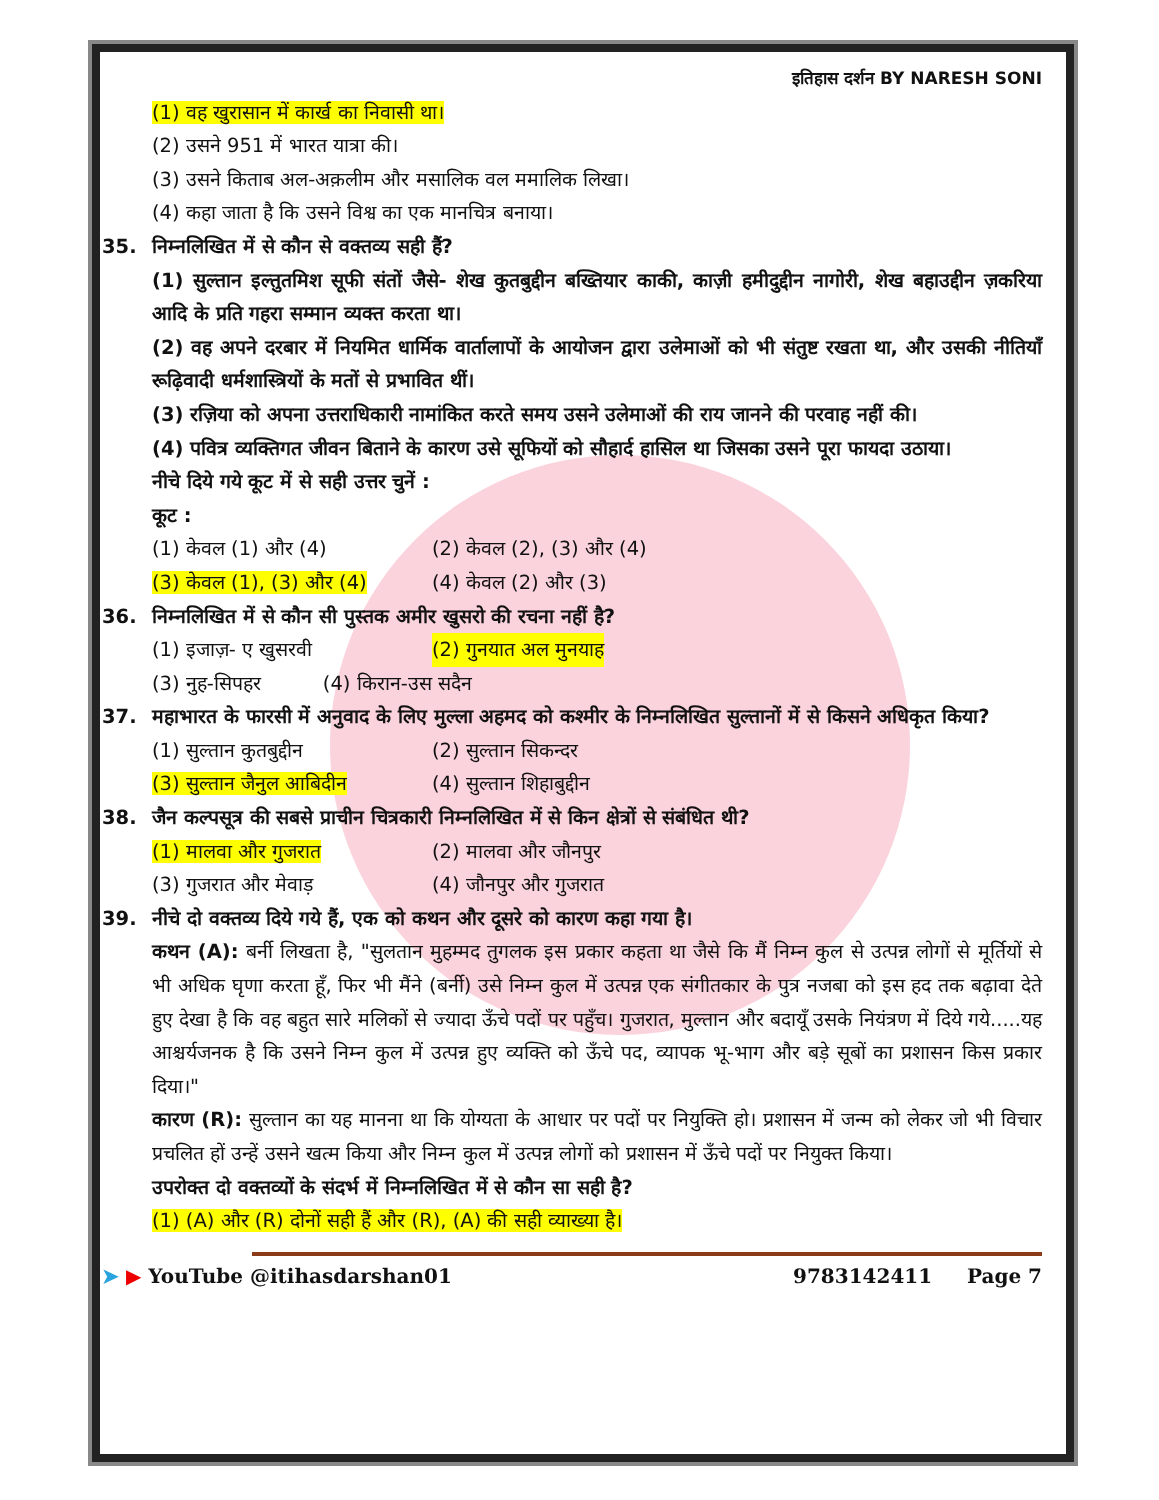इतिहास दर्शन BY NARESH SONI
(1) वह खुरासान में कार्ख का निवासी था।
(2) उसने 951 में भारत यात्रा की।
(3) उसने किताब अल-अक़लीम और मसालिक वल ममालिक लिखा।
(4) कहा जाता है कि उसने विश्व का एक मानचित्र बनाया।
35. निम्नलिखित में से कौन से वक्तव्य सही हैं?
(1) सुल्तान इल्तुतमिश सूफी संतों जैसे- शेख कुतबुद्दीन बख्तियार काकी, काज़ी हमीदुद्दीन नागोरी, शेख बहाउद्दीन ज़करिया आदि के प्रति गहरा सम्मान व्यक्त करता था।
(2) वह अपने दरबार में नियमित धार्मिक वार्तालापों के आयोजन द्वारा उलेमाओं को भी संतुष्ट रखता था, और उसकी नीतियाँ रूढ़िवादी धर्मशास्त्रियों के मतों से प्रभावित थीं।
(3) रज़िया को अपना उत्तराधिकारी नामांकित करते समय उसने उलेमाओं की राय जानने की परवाह नहीं की।
(4) पवित्र व्यक्तिगत जीवन बिताने के कारण उसे सूफियों को सौहार्द हासिल था जिसका उसने पूरा फायदा उठाया।
नीचे दिये गये कूट में से सही उत्तर चुनें :
कूट :
(1) केवल (1) और (4) (2) केवल (2), (3) और (4)
(3) केवल (1), (3) और (4) (4) केवल (2) और (3)
36. निम्नलिखित में से कौन सी पुस्तक अमीर खुसरो की रचना नहीं है?
(1) इजाज़- ए खुसरवी (2) गुनयात अल मुनयाह
(3) नुह-सिपहर (4) किरान-उस सदैन
37. महाभारत के फारसी में अनुवाद के लिए मुल्ला अहमद को कश्मीर के निम्नलिखित सुल्तानों में से किसने अधिकृत किया?
(1) सुल्तान कुतबुद्दीन (2) सुल्तान सिकन्दर
(3) सुल्तान जैनुल आबिदीन (4) सुल्तान शिहाबुद्दीन
38. जैन कल्पसूत्र की सबसे प्राचीन चित्रकारी निम्नलिखित में से किन क्षेत्रों से संबंधित थी?
(1) मालवा और गुजरात (2) मालवा और जौनपुर
(3) गुजरात और मेवाड़ (4) जौनपुर और गुजरात
39. नीचे दो वक्तव्य दिये गये हैं, एक को कथन और दूसरे को कारण कहा गया है।
कथन (A): बर्नी लिखता है, "सुलतान मुहम्मद तुगलक इस प्रकार कहता था जैसे कि मैं निम्न कुल से उत्पन्न लोगों से मूर्तियों से भी अधिक घृणा करता हूँ, फिर भी मैंने (बर्नी) उसे निम्न कुल में उत्पन्न एक संगीतकार के पुत्र नजबा को इस हद तक बढ़ावा देते हुए देखा है कि वह बहुत सारे मलिकों से ज्यादा ऊँचे पदों पर पहुँच। गुजरात, मुल्तान और बदायूँ उसके नियंत्रण में दिये गये.....यह आश्चर्यजनक है कि उसने निम्न कुल में उत्पन्न हुए व्यक्ति को ऊँचे पद, व्यापक भू-भाग और बड़े सूबों का प्रशासन किस प्रकार दिया।"
कारण (R): सुल्तान का यह मानना था कि योग्यता के आधार पर पदों पर नियुक्ति हो। प्रशासन में जन्म को लेकर जो भी विचार प्रचलित हों उन्हें उसने खत्म किया और निम्न कुल में उत्पन्न लोगों को प्रशासन में ऊँचे पदों पर नियुक्त किया।
उपरोक्त दो वक्तव्यों के संदर्भ में निम्नलिखित में से कौन सा सही है?
(1) (A) और (R) दोनों सही हैं और (R), (A) की सही व्याख्या है।
➤ ▶ YouTube @itihasdarshan01 9783142411 Page 7